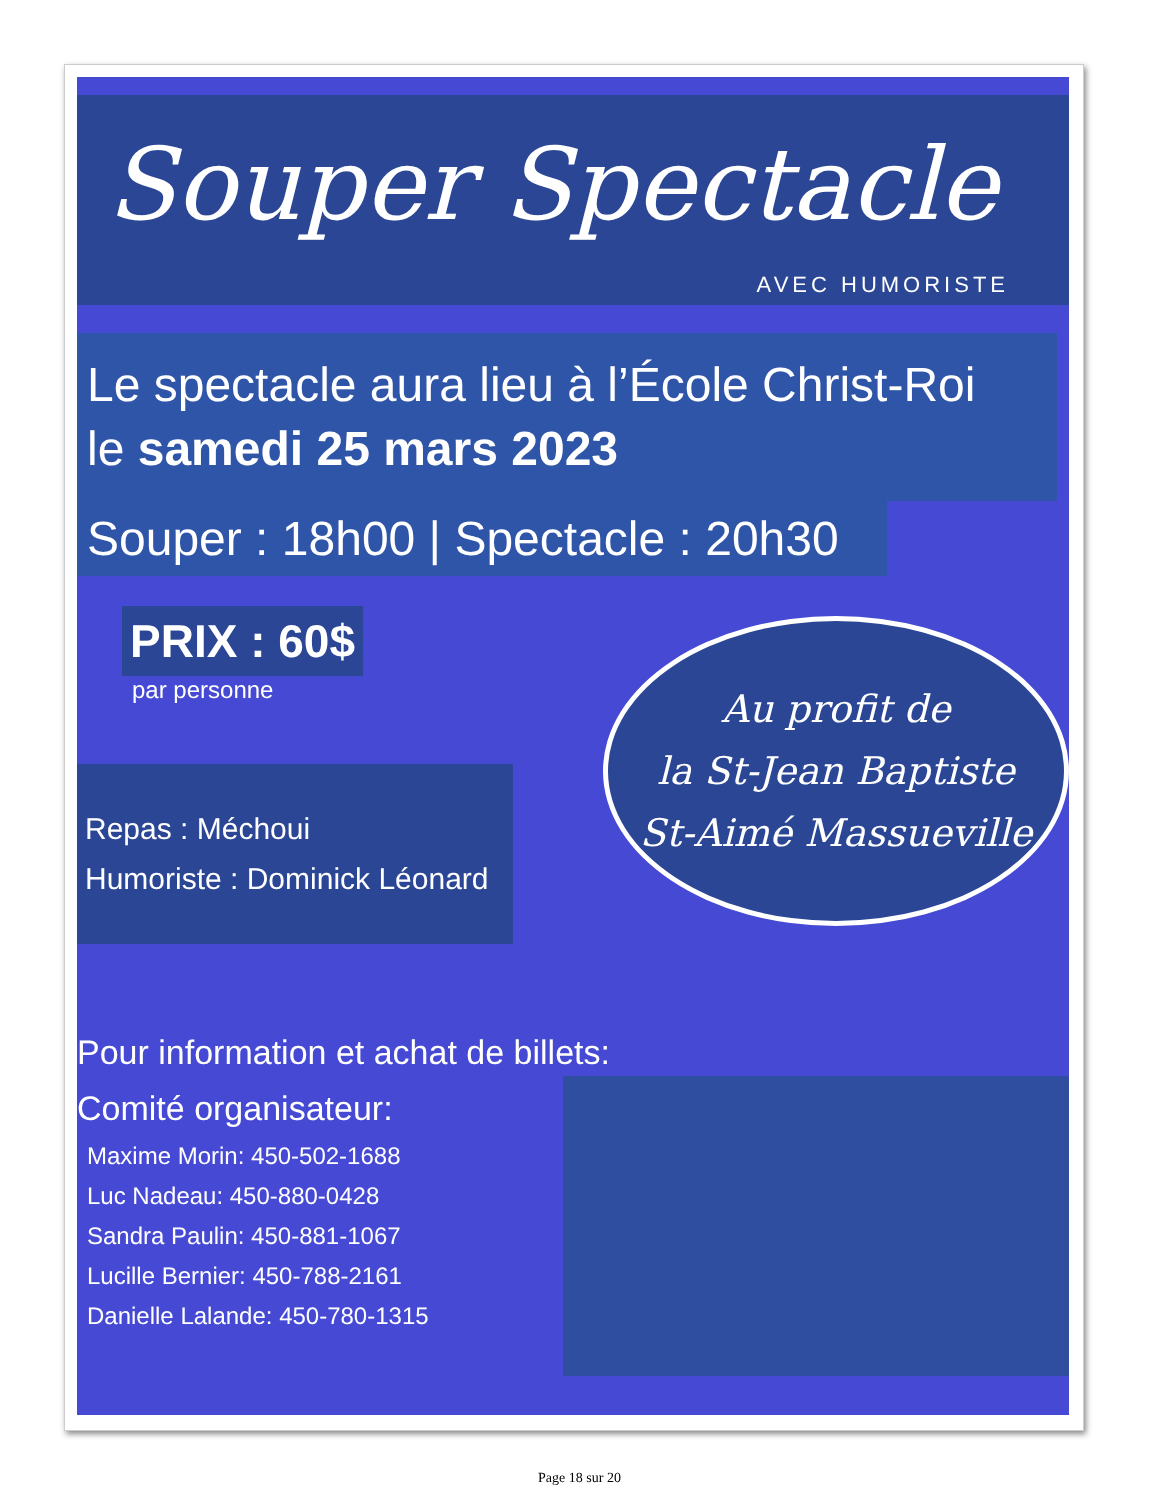Souper Spectacle
AVEC HUMORISTE
Le spectacle aura lieu à l’École Christ-Roi
le samedi 25 mars 2023
Souper : 18h00 | Spectacle : 20h30
PRIX : 60$
par personne
Repas : Méchoui
Humoriste : Dominick Léonard
Au profit de
la St-Jean Baptiste
St-Aimé Massueville
Pour information et achat de billets:
Comité organisateur:
Maxime Morin: 450-502-1688
Luc Nadeau: 450-880-0428
Sandra Paulin: 450-881-1067
Lucille Bernier: 450-788-2161
Danielle Lalande: 450-780-1315
Page 18 sur 20